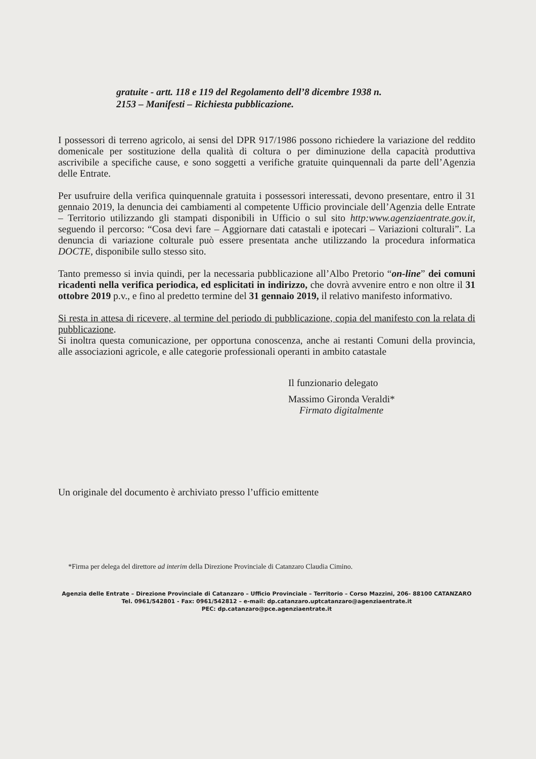gratuite - artt. 118 e 119 del Regolamento dell’8 dicembre 1938 n.
2153 – Manifesti – Richiesta pubblicazione.
I possessori di terreno agricolo, ai sensi del DPR 917/1986 possono richiedere la variazione del reddito domenicale per sostituzione della qualità di coltura o per diminuzione della capacità produttiva ascrivibile a specifiche cause, e sono soggetti a verifiche gratuite quinquennali da parte dell’Agenzia delle Entrate.
Per usufruire della verifica quinquennale gratuita i possessori interessati, devono presentare, entro il 31 gennaio 2019, la denuncia dei cambiamenti al competente Ufficio provinciale dell’Agenzia delle Entrate – Territorio utilizzando gli stampati disponibili in Ufficio o sul sito http:www.agenziaentrate.gov.it, seguendo il percorso: “Cosa devi fare – Aggiornare dati catastali e ipotecari – Variazioni colturali”. La denuncia di variazione colturale può essere presentata anche utilizzando la procedura informatica DOCTE, disponibile sullo stesso sito.
Tanto premesso si invia quindi, per la necessaria pubblicazione all’Albo Pretorio “on-line” dei comuni ricadenti nella verifica periodica, ed esplicitati in indirizzo, che dovrà avvenire entro e non oltre il 31 ottobre 2019 p.v., e fino al predetto termine del 31 gennaio 2019, il relativo manifesto informativo.
Si resta in attesa di ricevere, al termine del periodo di pubblicazione, copia del manifesto con la relata di pubblicazione.
Si inoltra questa comunicazione, per opportuna conoscenza, anche ai restanti Comuni della provincia, alle associazioni agricole, e alle categorie professionali operanti in ambito catastale
Il funzionario delegato
Massimo Gironda Veraldi*
Firmato digitalmente
Un originale del documento è archiviato presso l’ufficio emittente
*Firma per delega del direttore ad interim della Direzione Provinciale di Catanzaro Claudia Cimino.
Agenzia delle Entrate – Direzione Provinciale di Catanzaro – Ufficio Provinciale – Territorio – Corso Mazzini, 206- 88100 CATANZARO
Tel. 0961/542801 - Fax: 0961/542812 – e-mail: dp.catanzaro.uptcatanzaro@agenziaentrate.it
PEC: dp.catanzaro@pce.agenziaentrate.it